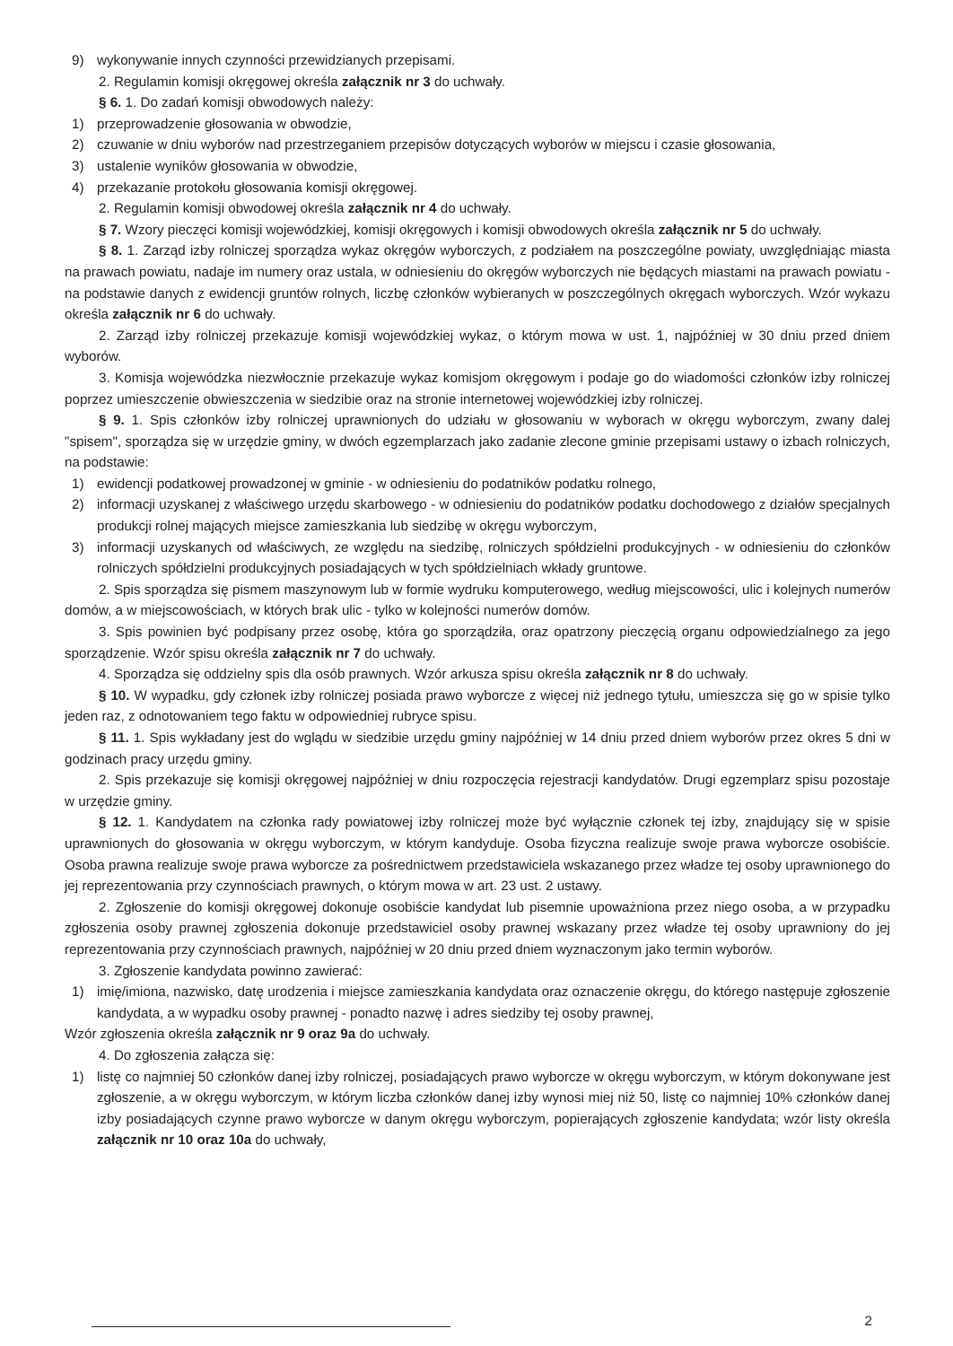9) wykonywanie innych czynności przewidzianych przepisami.
2. Regulamin komisji okręgowej określa załącznik nr 3 do uchwały.
§ 6. 1. Do zadań komisji obwodowych należy:
1) przeprowadzenie głosowania w obwodzie,
2) czuwanie w dniu wyborów nad przestrzeganiem przepisów dotyczących wyborów w miejscu i czasie głosowania,
3) ustalenie wyników głosowania w obwodzie,
4) przekazanie protokołu głosowania komisji okręgowej.
2. Regulamin komisji obwodowej określa załącznik nr 4 do uchwały.
§ 7. Wzory pieczęci komisji wojewódzkiej, komisji okręgowych i komisji obwodowych określa załącznik nr 5 do uchwały.
§ 8. 1. Zarząd izby rolniczej sporządza wykaz okręgów wyborczych, z podziałem na poszczególne powiaty, uwzględniając miasta na prawach powiatu, nadaje im numery oraz ustala, w odniesieniu do okręgów wyborczych nie będących miastami na prawach powiatu - na podstawie danych z ewidencji gruntów rolnych, liczbę członków wybieranych w poszczególnych okręgach wyborczych. Wzór wykazu określa załącznik nr 6 do uchwały.
2. Zarząd izby rolniczej przekazuje komisji wojewódzkiej wykaz, o którym mowa w ust. 1, najpóźniej w 30 dniu przed dniem wyborów.
3. Komisja wojewódzka niezwłocznie przekazuje wykaz komisjom okręgowym i podaje go do wiadomości członków izby rolniczej poprzez umieszczenie obwieszczenia w siedzibie oraz na stronie internetowej wojewódzkiej izby rolniczej.
§ 9. 1. Spis członków izby rolniczej uprawnionych do udziału w głosowaniu w wyborach w okręgu wyborczym, zwany dalej "spisem", sporządza się w urzędzie gminy, w dwóch egzemplarzach jako zadanie zlecone gminie przepisami ustawy o izbach rolniczych, na podstawie:
1) ewidencji podatkowej prowadzonej w gminie - w odniesieniu do podatników podatku rolnego,
2) informacji uzyskanej z właściwego urzędu skarbowego - w odniesieniu do podatników podatku dochodowego z działów specjalnych produkcji rolnej mających miejsce zamieszkania lub siedzibę w okręgu wyborczym,
3) informacji uzyskanych od właściwych, ze względu na siedzibę, rolniczych spółdzielni produkcyjnych - w odniesieniu do członków rolniczych spółdzielni produkcyjnych posiadających w tych spółdzielniach wkłady gruntowe.
2. Spis sporządza się pismem maszynowym lub w formie wydruku komputerowego, według miejscowości, ulic i kolejnych numerów domów, a w miejscowościach, w których brak ulic - tylko w kolejności numerów domów.
3. Spis powinien być podpisany przez osobę, która go sporządziła, oraz opatrzony pieczęcią organu odpowiedzialnego za jego sporządzenie. Wzór spisu określa załącznik nr 7 do uchwały.
4. Sporządza się oddzielny spis dla osób prawnych. Wzór arkusza spisu określa załącznik nr 8 do uchwały.
§ 10. W wypadku, gdy członek izby rolniczej posiada prawo wyborcze z więcej niż jednego tytułu, umieszcza się go w spisie tylko jeden raz, z odnotowaniem tego faktu w odpowiedniej rubryce spisu.
§ 11. 1. Spis wykładany jest do wglądu w siedzibie urzędu gminy najpóźniej w 14 dniu przed dniem wyborów przez okres 5 dni w godzinach pracy urzędu gminy.
2. Spis przekazuje się komisji okręgowej najpóźniej w dniu rozpoczęcia rejestracji kandydatów. Drugi egzemplarz spisu pozostaje w urzędzie gminy.
§ 12. 1. Kandydatem na członka rady powiatowej izby rolniczej może być wyłącznie członek tej izby, znajdujący się w spisie uprawnionych do głosowania w okręgu wyborczym, w którym kandyduje. Osoba fizyczna realizuje swoje prawa wyborcze osobiście. Osoba prawna realizuje swoje prawa wyborcze za pośrednictwem przedstawiciela wskazanego przez władze tej osoby uprawnionego do jej reprezentowania przy czynnościach prawnych, o którym mowa w art. 23 ust. 2 ustawy.
2. Zgłoszenie do komisji okręgowej dokonuje osobiście kandydat lub pisemnie upoważniona przez niego osoba, a w przypadku zgłoszenia osoby prawnej zgłoszenia dokonuje przedstawiciel osoby prawnej wskazany przez władze tej osoby uprawniony do jej reprezentowania przy czynnościach prawnych, najpóźniej w 20 dniu przed dniem wyznaczonym jako termin wyborów.
3. Zgłoszenie kandydata powinno zawierać:
1) imię/imiona, nazwisko, datę urodzenia i miejsce zamieszkania kandydata oraz oznaczenie okręgu, do którego następuje zgłoszenie kandydata, a w wypadku osoby prawnej - ponadto nazwę i adres siedziby tej osoby prawnej,
Wzór zgłoszenia określa załącznik nr 9 oraz 9a do uchwały.
4. Do zgłoszenia załącza się:
1) listę co najmniej 50 członków danej izby rolniczej, posiadających prawo wyborcze w okręgu wyborczym, w którym dokonywane jest zgłoszenie, a w okręgu wyborczym, w którym liczba członków danej izby wynosi miej niż 50, listę co najmniej 10% członków danej izby posiadających czynne prawo wyborcze w danym okręgu wyborczym, popierających zgłoszenie kandydata; wzór listy określa załącznik nr 10 oraz 10a do uchwały,
2